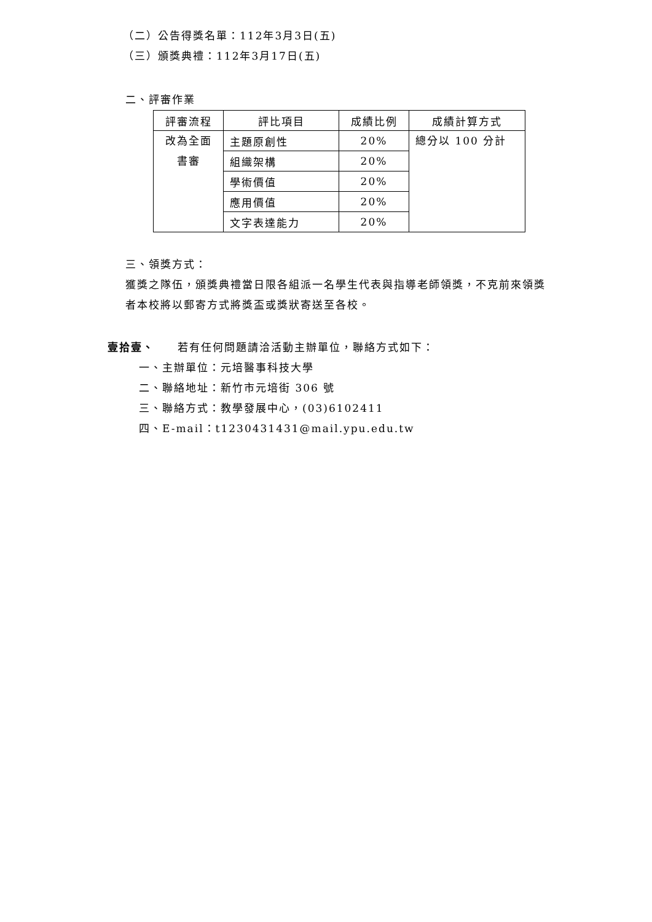（二）公告得獎名單：112年3月3日(五)
（三）頒獎典禮：112年3月17日(五)
二、評審作業
| 評審流程 | 評比項目 | 成績比例 | 成績計算方式 |
| 改為全面 書審 | 主題原創性 | 20% | 總分以 100 分計 |
| | 組織架構 | 20% | |
| | 學術價值 | 20% | |
| | 應用價值 | 20% | |
| | 文字表達能力 | 20% | |
三、領獎方式：
獲獎之隊伍，頒獎典禮當日限各組派一名學生代表與指導老師領獎，不克前來領獎者本校將以郵寄方式將獎盃或獎狀寄送至各校。
壹拾壹、　　若有任何問題請洽活動主辦單位，聯絡方式如下：
一、主辦單位：元培醫事科技大學
二、聯絡地址：新竹市元培街 306 號
三、聯絡方式：教學發展中心，(03)6102411
四、E-mail：t1230431431@mail.ypu.edu.tw